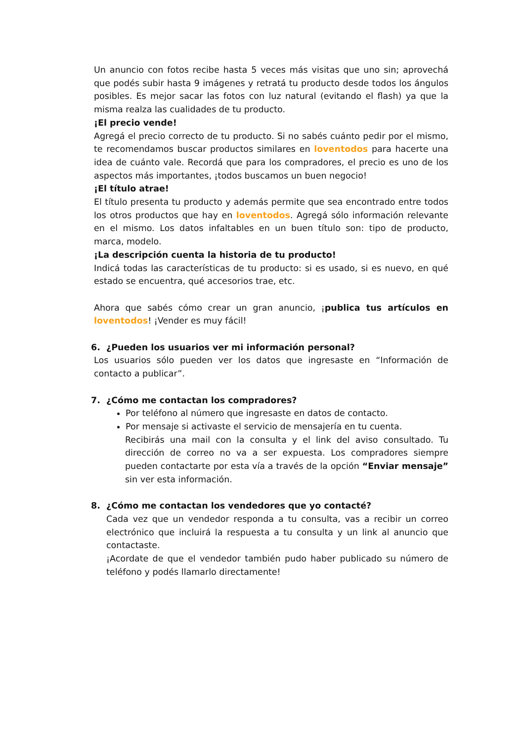Un anuncio con fotos recibe hasta 5 veces más visitas que uno sin; aprovechá que podés subir hasta 9 imágenes y retratá tu producto desde todos los ángulos posibles. Es mejor sacar las fotos con luz natural (evitando el flash) ya que la misma realza las cualidades de tu producto.
¡El precio vende!
Agregá el precio correcto de tu producto. Si no sabés cuánto pedir por el mismo, te recomendamos buscar productos similares en loventodos para hacerte una idea de cuánto vale. Recordá que para los compradores, el precio es uno de los aspectos más importantes, ¡todos buscamos un buen negocio!
¡El título atrae!
El título presenta tu producto y además permite que sea encontrado entre todos los otros productos que hay en loventodos. Agregá sólo información relevante en el mismo. Los datos infaltables en un buen título son: tipo de producto, marca, modelo.
¡La descripción cuenta la historia de tu producto!
Indicá todas las características de tu producto: si es usado, si es nuevo, en qué estado se encuentra, qué accesorios trae, etc.
Ahora que sabés cómo crear un gran anuncio, ¡publica tus artículos en loventodos! ¡Vender es muy fácil!
6. ¿Pueden los usuarios ver mi información personal?
Los usuarios sólo pueden ver los datos que ingresaste en “Información de contacto a publicar”.
7. ¿Cómo me contactan los compradores?
Por teléfono al número que ingresaste en datos de contacto.
Por mensaje si activaste el servicio de mensajería en tu cuenta.
Recibirás una mail con la consulta y el link del aviso consultado. Tu dirección de correo no va a ser expuesta. Los compradores siempre pueden contactarte por esta vía a través de la opción “Enviar mensaje” sin ver esta información.
8. ¿Cómo me contactan los vendedores que yo contacté?
Cada vez que un vendedor responda a tu consulta, vas a recibir un correo electrónico que incluirá la respuesta a tu consulta y un link al anuncio que contactaste.
¡Acordate de que el vendedor también pudo haber publicado su número de teléfono y podés llamarlo directamente!